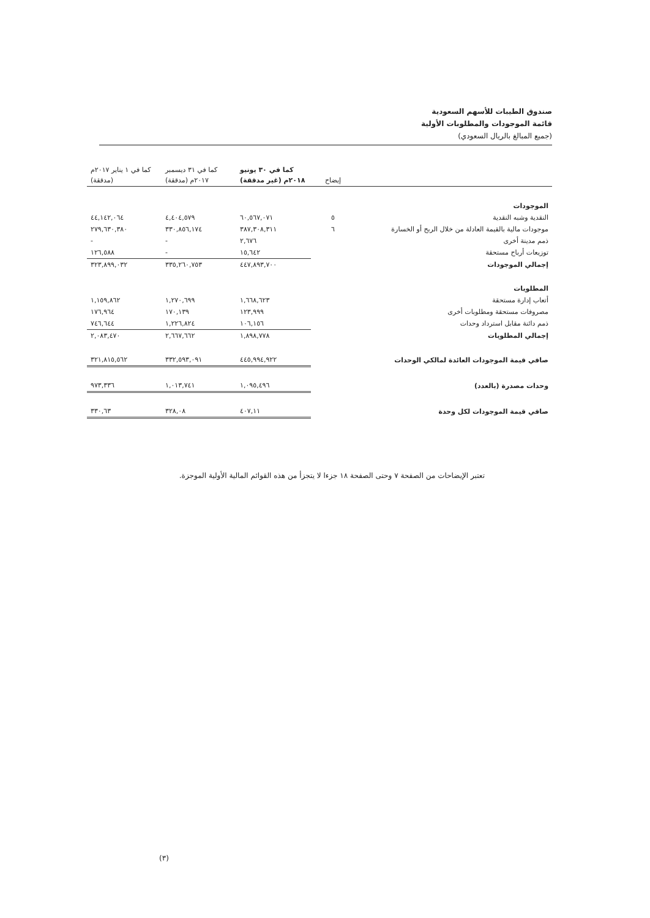صندوق الطيبات للأسهم السعودية
قائمة الموجودات والمطلوبات الأولية
(جميع المبالغ بالريال السعودي)
| | إيضاح | كما في ٣٠ يونيو ٢٠١٨م (غير مدققة) | كما في ٣١ ديسمبر ٢٠١٧م (مدققة) | كما في ١ يناير ٢٠١٧م (مدققة) |
| --- | --- | --- | --- | --- |
| الموجودات | | | | |
| النقدية وشبه النقدية | ٥ | ٦٠,٥٦٧,٠٧١ | ٤,٤٠٤,٥٧٩ | ٤٤,١٤٢,٠٦٤ |
| موجودات مالية بالقيمة العادلة من خلال الربح أو الخسارة | ٦ | ٣٨٧,٣٠٨,٣١١ | ٣٣٠,٨٥٦,١٧٤ | ٢٧٩,٦٣٠,٣٨٠ |
| ذمم مدينة أخرى | | ٢,٦٧٦ | - | - |
| توزيعات أرباح مستحقة | | ١٥,٦٤٢ | - | ١٢٦,٥٨٨ |
| إجمالي الموجودات | | ٤٤٧,٨٩٣,٧٠٠ | ٣٣٥,٢٦٠,٧٥٣ | ٣٢٣,٨٩٩,٠٣٢ |
| المطلوبات | | | | |
| أتعاب إدارة مستحقة | | ١,٦٦٨,٦٢٣ | ١,٢٧٠,٦٩٩ | ١,١٥٩,٨٦٢ |
| مصروفات مستحقة ومطلوبات أخرى | | ١٢٣,٩٩٩ | ١٧٠,١٣٩ | ١٧٦,٩٦٤ |
| ذمم دائنة مقابل استرداد وحدات | | ١٠٦,١٥٦ | ١,٢٢٦,٨٢٤ | ٧٤٦,٦٤٤ |
| إجمالي المطلوبات | | ١,٨٩٨,٧٧٨ | ٢,٦٦٧,٦٦٢ | ٢,٠٨٣,٤٧٠ |
| صافي قيمة الموجودات العائدة لمالكي الوحدات | | ٤٤٥,٩٩٤,٩٢٢ | ٣٣٢,٥٩٣,٠٩١ | ٣٢١,٨١٥,٥٦٢ |
| وحدات مصدرة (بالعدد) | | ١,٠٩٥,٤٩٦ | ١,٠١٣,٧٤١ | ٩٧٣,٣٣٦ |
| صافي قيمة الموجودات لكل وحدة | | ٤٠٧,١١ | ٣٢٨,٠٨ | ٣٣٠,٦٣ |
تعتبر الإيضاحات من الصفحة ٧ وحتى الصفحة ١٨ جزءا لا يتجزأ من هذه القوائم المالية الأولية الموجزة.
(٣)